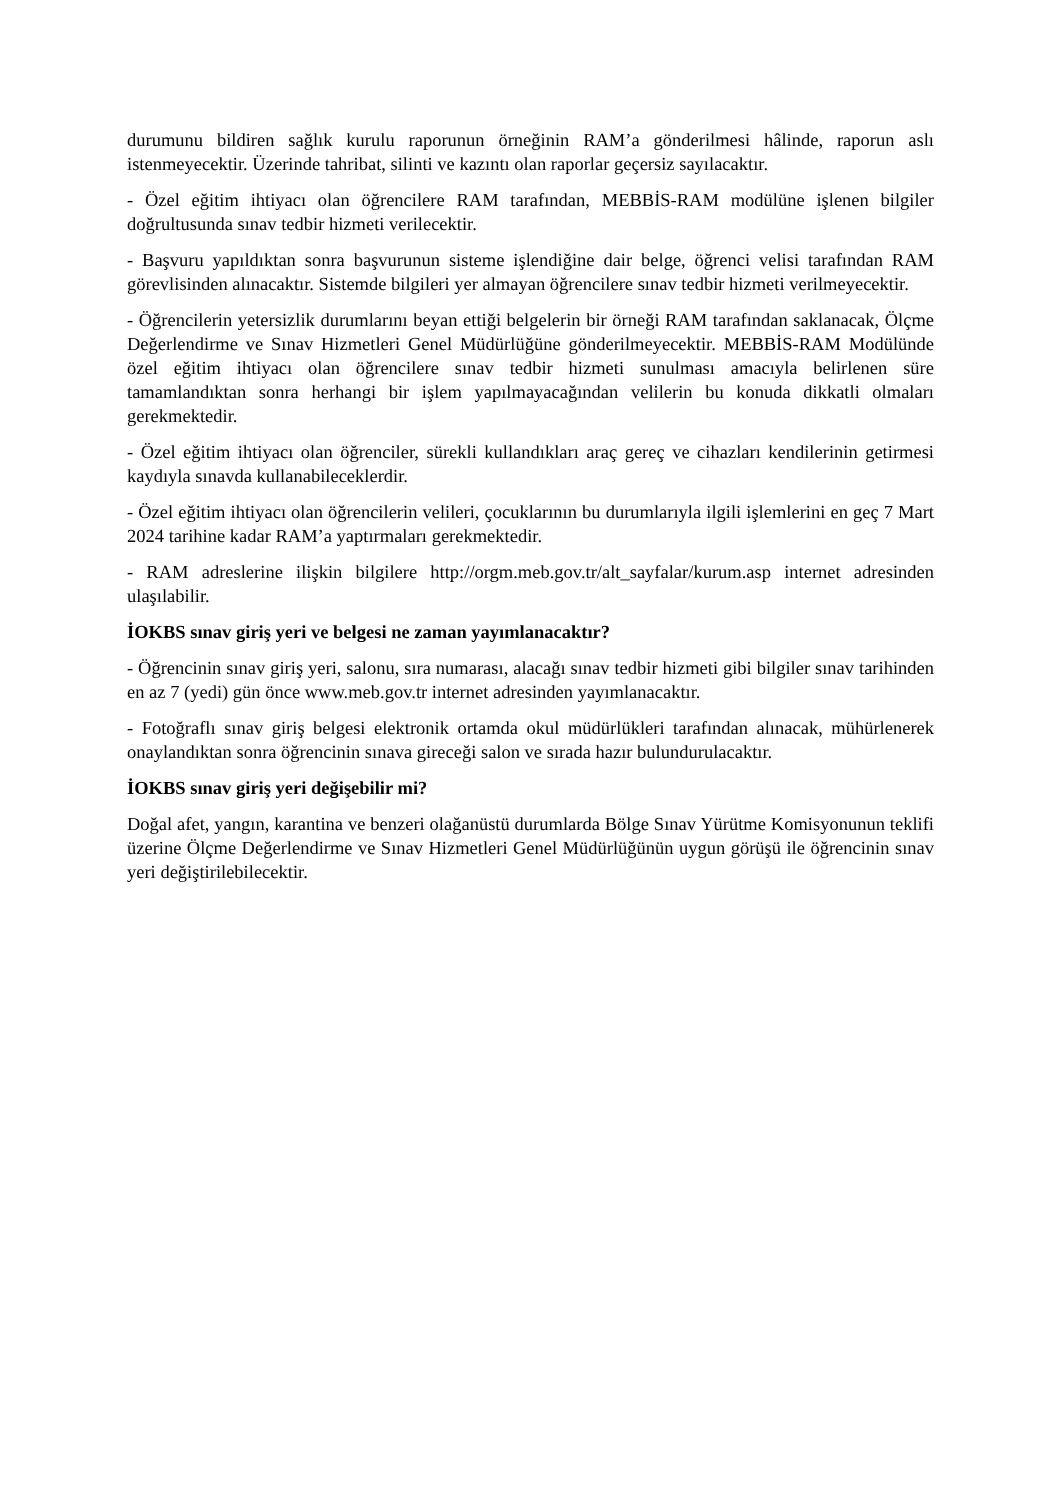durumunu bildiren sağlık kurulu raporunun örneğinin RAM’a gönderilmesi hâlinde, raporun aslı istenmeyecektir. Üzerinde tahribat, silinti ve kazıntı olan raporlar geçersiz sayılacaktır.
- Özel eğitim ihtiyacı olan öğrencilere RAM tarafından, MEBBİS-RAM modülüne işlenen bilgiler doğrultusunda sınav tedbir hizmeti verilecektir.
- Başvuru yapıldıktan sonra başvurunun sisteme işlendiğine dair belge, öğrenci velisi tarafından RAM görevlisinden alınacaktır. Sistemde bilgileri yer almayan öğrencilere sınav tedbir hizmeti verilmeyecektir.
- Öğrencilerin yetersizlik durumlarını beyan ettiği belgelerin bir örneği RAM tarafından saklanacak, Ölçme Değerlendirme ve Sınav Hizmetleri Genel Müdürlüğüne gönderilmeyecektir. MEBBİS-RAM Modülünde özel eğitim ihtiyacı olan öğrencilere sınav tedbir hizmeti sunulması amacıyla belirlenen süre tamamlandıktan sonra herhangi bir işlem yapılmayacağından velilerin bu konuda dikkatli olmaları gerekmektedir.
- Özel eğitim ihtiyacı olan öğrenciler, sürekli kullandıkları araç gereç ve cihazları kendilerinin getirmesi kaydıyla sınavda kullanabileceklerdir.
- Özel eğitim ihtiyacı olan öğrencilerin velileri, çocuklarının bu durumlarıyla ilgili işlemlerini en geç 7 Mart 2024 tarihine kadar RAM’a yaptırmaları gerekmektedir.
- RAM adreslerine ilişkin bilgilere http://orgm.meb.gov.tr/alt_sayfalar/kurum.asp internet adresinden ulaşılabilir.
İOKBS sınav giriş yeri ve belgesi ne zaman yayımlanacaktır?
- Öğrencinin sınav giriş yeri, salonu, sıra numarası, alacağı sınav tedbir hizmeti gibi bilgiler sınav tarihinden en az 7 (yedi) gün önce www.meb.gov.tr internet adresinden yayımlanacaktır.
- Fotoğraflı sınav giriş belgesi elektronik ortamda okul müdürlükleri tarafından alınacak, mühürlenerek onaylandıktan sonra öğrencinin sınava gireceği salon ve sırada hazır bulundurulacaktır.
İOKBS sınav giriş yeri değişebilir mi?
Doğal afet, yangın, karantina ve benzeri olağanüstü durumlarda Bölge Sınav Yürütme Komisyonunun teklifi üzerine Ölçme Değerlendirme ve Sınav Hizmetleri Genel Müdürlüğünün uygun görüşü ile öğrencinin sınav yeri değiştirilebilecektir.